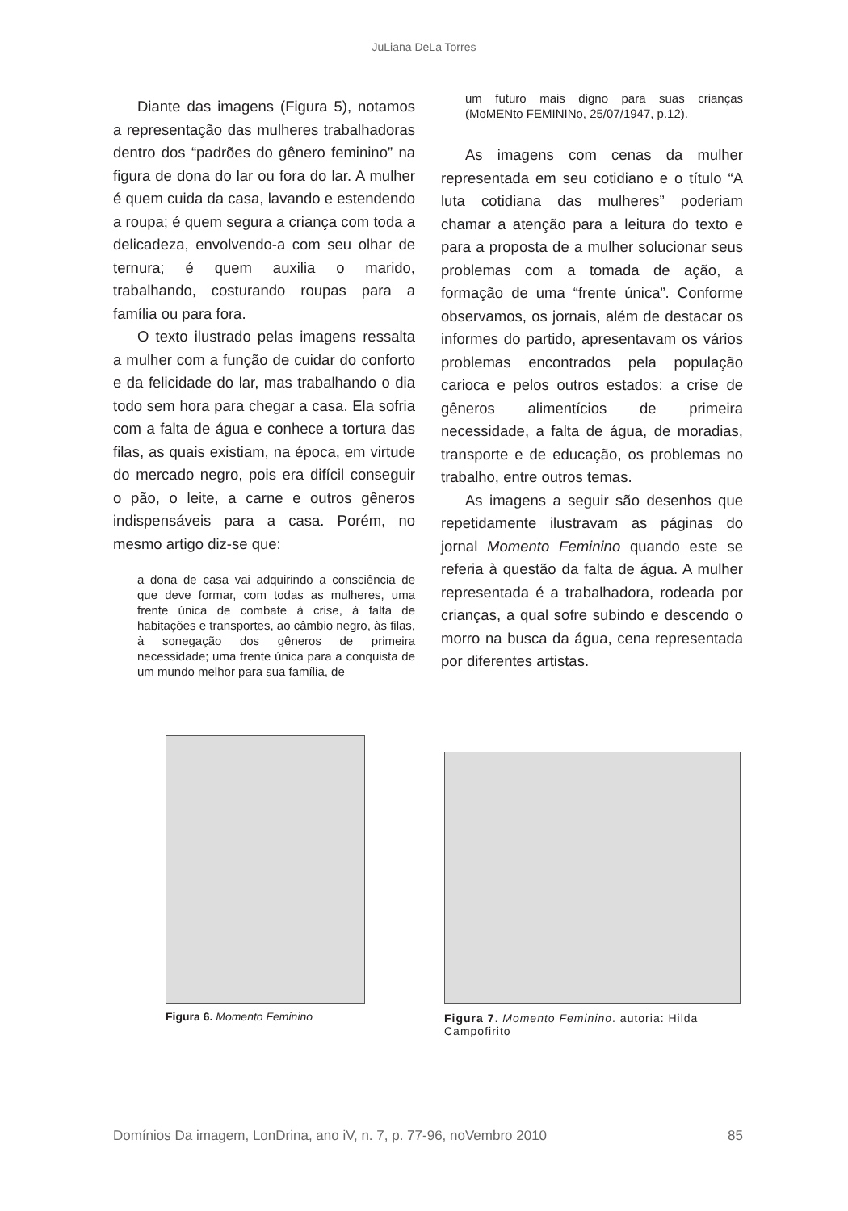JuLiana DeLa Torres
Diante das imagens (Figura 5), notamos a representação das mulheres trabalhadoras dentro dos “padrões do gênero feminino” na figura de dona do lar ou fora do lar. A mulher é quem cuida da casa, lavando e estendendo a roupa; é quem segura a criança com toda a delicadeza, envolvendo-a com seu olhar de ternura; é quem auxilia o marido, trabalhando, costurando roupas para a família ou para fora.
O texto ilustrado pelas imagens ressalta a mulher com a função de cuidar do conforto e da felicidade do lar, mas trabalhando o dia todo sem hora para chegar a casa. Ela sofria com a falta de água e conhece a tortura das filas, as quais existiam, na época, em virtude do mercado negro, pois era difícil conseguir o pão, o leite, a carne e outros gêneros indispensáveis para a casa. Porém, no mesmo artigo diz-se que:
a dona de casa vai adquirindo a consciência de que deve formar, com todas as mulheres, uma frente única de combate à crise, à falta de habitações e transportes, ao câmbio negro, às filas, à sonegação dos gêneros de primeira necessidade; uma frente única para a conquista de um mundo melhor para sua família, de
um futuro mais digno para suas crianças (MoMENto FEMININo, 25/07/1947, p.12).
As imagens com cenas da mulher representada em seu cotidiano e o título “A luta cotidiana das mulheres” poderiam chamar a atenção para a leitura do texto e para a proposta de a mulher solucionar seus problemas com a tomada de ação, a formação de uma “frente única”. Conforme observamos, os jornais, além de destacar os informes do partido, apresentavam os vários problemas encontrados pela população carioca e pelos outros estados: a crise de gêneros alimentícios de primeira necessidade, a falta de água, de moradias, transporte e de educação, os problemas no trabalho, entre outros temas.
As imagens a seguir são desenhos que repetidamente ilustravam as páginas do jornal Momento Feminino quando este se referia à questão da falta de água. A mulher representada é a trabalhadora, rodeada por crianças, a qual sofre subindo e descendo o morro na busca da água, cena representada por diferentes artistas.
Figura 6. Momento Feminino Figura 7. Momento Feminino. autoria: Hilda Campofirito
Domínios Da imagem, LonDrina, ano iV, n. 7, p. 77-96, noVembro 2010 85